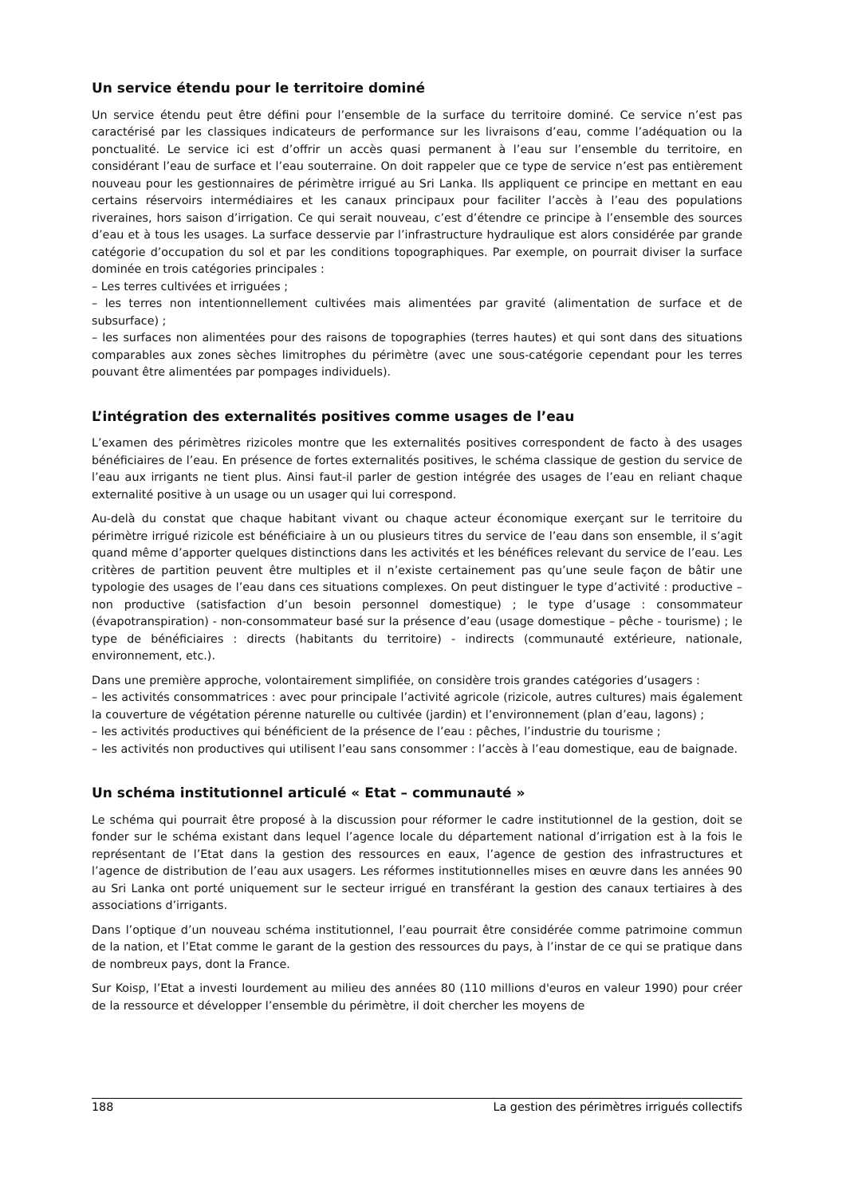Un service étendu pour le territoire dominé
Un service étendu peut être défini pour l’ensemble de la surface du territoire dominé. Ce service n’est pas caractérisé par les classiques indicateurs de performance sur les livraisons d’eau, comme l’adéquation ou la ponctualité. Le service ici est d’offrir un accès quasi permanent à l’eau sur l’ensemble du territoire, en considérant l’eau de surface et l’eau souterraine. On doit rappeler que ce type de service n’est pas entièrement nouveau pour les gestionnaires de périmètre irrigué au Sri Lanka. Ils appliquent ce principe en mettant en eau certains réservoirs intermédiaires et les canaux principaux pour faciliter l’accès à l’eau des populations riveraines, hors saison d’irrigation. Ce qui serait nouveau, c’est d’étendre ce principe à l’ensemble des sources d’eau et à tous les usages. La surface desservie par l’infrastructure hydraulique est alors considérée par grande catégorie d’occupation du sol et par les conditions topographiques. Par exemple, on pourrait diviser la surface dominée en trois catégories principales :
– Les terres cultivées et irriguées ;
– les terres non intentionnellement cultivées mais alimentées par gravité (alimentation de surface et de subsurface) ;
– les surfaces non alimentées pour des raisons de topographies (terres hautes) et qui sont dans des situations comparables aux zones sèches limitrophes du périmètre (avec une sous-catégorie cependant pour les terres pouvant être alimentées par pompages individuels).
L’intégration des externalités positives comme usages de l’eau
L’examen des périmètres rizicoles montre que les externalités positives correspondent de facto à des usages bénéficiaires de l’eau. En présence de fortes externalités positives, le schéma classique de gestion du service de l’eau aux irrigants ne tient plus. Ainsi faut-il parler de gestion intégrée des usages de l’eau en reliant chaque externalité positive à un usage ou un usager qui lui correspond.
Au-delà du constat que chaque habitant vivant ou chaque acteur économique exerçant sur le territoire du périmètre irrigué rizicole est bénéficiaire à un ou plusieurs titres du service de l’eau dans son ensemble, il s’agit quand même d’apporter quelques distinctions dans les activités et les bénéfices relevant du service de l’eau. Les critères de partition peuvent être multiples et il n’existe certainement pas qu’une seule façon de bâtir une typologie des usages de l’eau dans ces situations complexes. On peut distinguer le type d’activité : productive – non productive (satisfaction d’un besoin personnel domestique) ; le type d’usage : consommateur (évapotranspiration) - non-consommateur basé sur la présence d’eau (usage domestique – pêche - tourisme) ; le type de bénéficiaires : directs (habitants du territoire) - indirects (communauté extérieure, nationale, environnement, etc.).
Dans une première approche, volontairement simplifiée, on considère trois grandes catégories d’usagers :
– les activités consommatrices : avec pour principale l’activité agricole (rizicole, autres cultures) mais également la couverture de végétation pérenne naturelle ou cultivée (jardin) et l’environnement (plan d’eau, lagons) ;
– les activités productives qui bénéficient de la présence de l’eau : pêches, l’industrie du tourisme ;
– les activités non productives qui utilisent l’eau sans consommer : l’accès à l’eau domestique, eau de baignade.
Un schéma institutionnel articulé « Etat – communauté »
Le schéma qui pourrait être proposé à la discussion pour réformer le cadre institutionnel de la gestion, doit se fonder sur le schéma existant dans lequel l’agence locale du département national d’irrigation est à la fois le représentant de l’Etat dans la gestion des ressources en eaux, l’agence de gestion des infrastructures et l’agence de distribution de l’eau aux usagers. Les réformes institutionnelles mises en œuvre dans les années 90 au Sri Lanka ont porté uniquement sur le secteur irrigué en transférant la gestion des canaux tertiaires à des associations d’irrigants.
Dans l’optique d’un nouveau schéma institutionnel, l’eau pourrait être considérée comme patrimoine commun de la nation, et l’Etat comme le garant de la gestion des ressources du pays, à l’instar de ce qui se pratique dans de nombreux pays, dont la France.
Sur Koisp, l’Etat a investi lourdement au milieu des années 80 (110 millions d'euros en valeur 1990) pour créer de la ressource et développer l’ensemble du périmètre, il doit chercher les moyens de
188 La gestion des périmètres irrigués collectifs